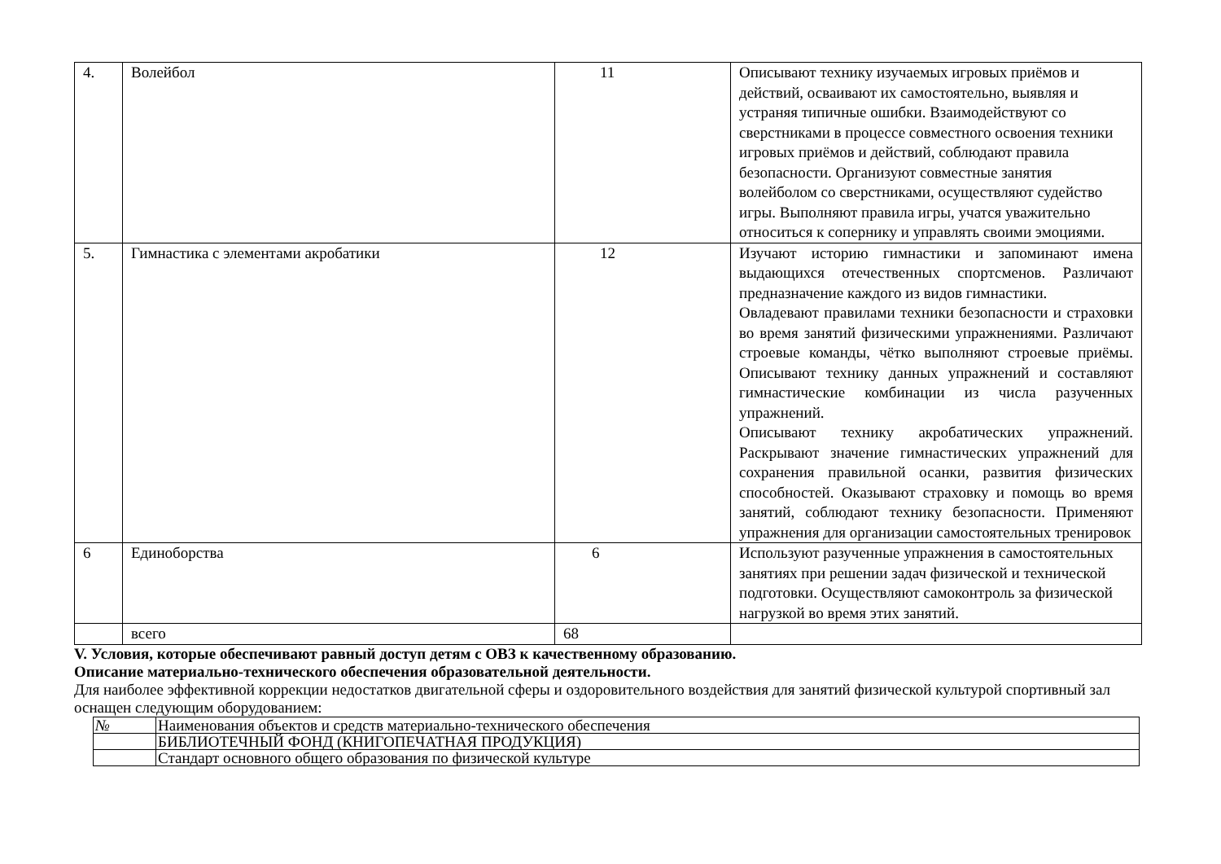| 4. | Волейбол | 11 | Описывают технику изучаемых игровых приёмов и действий, осваивают их самостоятельно, выявляя и устраняя типичные ошибки. Взаимодействуют со сверстниками в процессе совместного освоения техники игровых приёмов и действий, соблюдают правила безопасности. Организуют совместные занятия волейболом со сверстниками, осуществляют судейство игры. Выполняют правила игры, учатся уважительно относиться к сопернику и управлять своими эмоциями. |
| 5. | Гимнастика с элементами акробатики | 12 | Изучают историю гимнастики и запоминают имена выдающихся отечественных спортсменов. Различают предназначение каждого из видов гимнастики. Овладевают правилами техники безопасности и страховки во время занятий физическими упражнениями. Различают строевые команды, чётко выполняют строевые приёмы. Описывают технику данных упражнений и составляют гимнастические комбинации из числа разученных упражнений. Описывают технику акробатических упражнений. Раскрывают значение гимнастических упражнений для сохранения правильной осанки, развития физических способностей. Оказывают страховку и помощь во время занятий, соблюдают технику безопасности. Применяют упражнения для организации самостоятельных тренировок |
| 6 | Единоборства | 6 | Используют разученные упражнения в самостоятельных занятиях при решении задач физической и технической подготовки. Осуществляют самоконтроль за физической нагрузкой во время этих занятий. |
| | всего | 68 | |
V. Условия, которые обеспечивают равный доступ детям с ОВЗ к качественному образованию.
Описание материально-технического обеспечения образовательной деятельности.
Для наиболее эффективной коррекции недостатков двигательной сферы и оздоровительного воздействия для занятий физической культурой спортивный зал оснащен следующим оборудованием:
| № | Наименования объектов и средств материально-технического обеспечения |
| | БИБЛИОТЕЧНЫЙ ФОНД (КНИГОПЕЧАТНАЯ ПРОДУКЦИЯ) |
| | Стандарт основного общего образования по физической культуре |